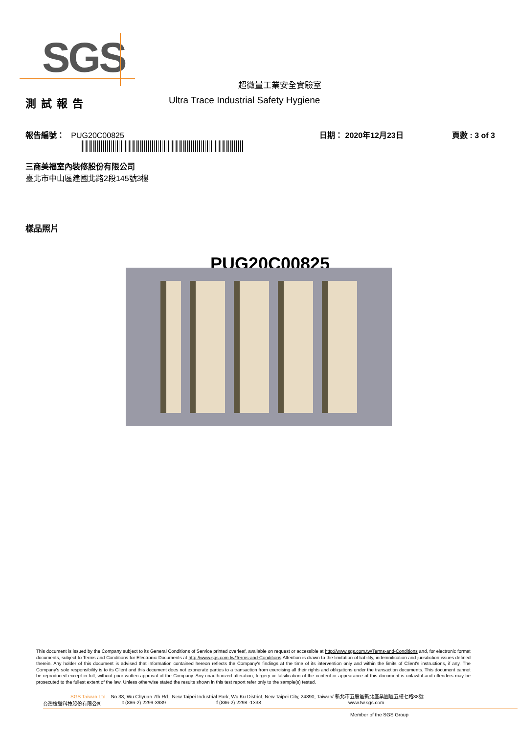SGS
超微量工業安全實驗室
測試報告
Ultra Trace Industrial Safety Hygiene
報告編號： PUG20C00825
日期： 2020年12月23日
頁數 : 3 of 3
三商美福室內裝修股份有限公司
臺北市中山區建國北路2段145號3樓
樣品照片
PUG20C00825
This document is issued by the Company subject to its General Conditions of Service printed overleaf, available on request or accessible at http://www.sgs.com.tw/Terms-and-Conditions and, for electronic format documents, subject to Terms and Conditions for Electronic Documents at http://www.sgs.com.tw/Terms-and-Conditions.Attention is drawn to the limitation of liability, indemnification and jurisdiction issues defined therein. Any holder of this document is advised that information contained hereon reflects the Company's findings at the time of its intervention only and within the limits of Client's instructions, if any. The Company's sole responsibility is to its Client and this document does not exonerate parties to a transaction from exercising all their rights and obligations under the transaction documents. This document cannot be reproduced except in full, without prior written approval of the Company. Any unauthorized alteration, forgery or falsification of the content or appearance of this document is unlawful and offenders may be prosecuted to the fullest extent of the law. Unless otherwise stated the results shown in this test report refer only to the sample(s) tested.
SGS Taiwan Ltd. No.38, Wu Chyuan 7th Rd., New Taipei Industrial Park, Wu Ku District, New Taipei City, 24890, Taiwan/ 新北市五股區新北產業園區五權七路38號
台灣檢驗科技股份有限公司 t (886-2) 2299-3939 f (886-2) 2298 -1338 www.tw.sgs.com
Member of the SGS Group